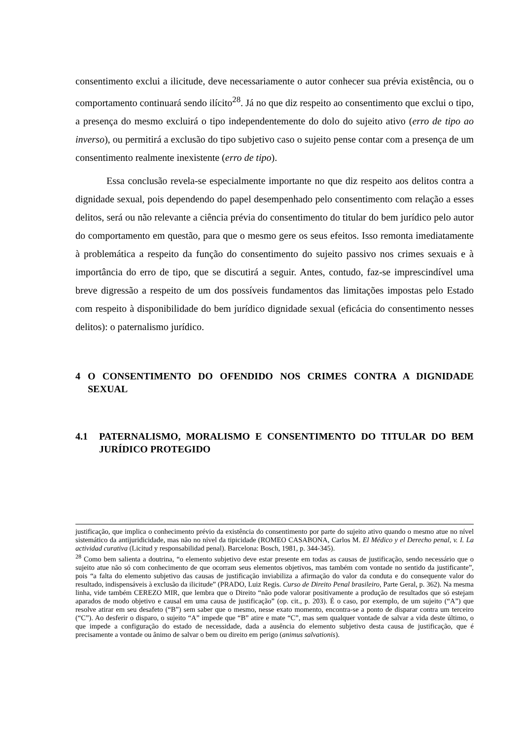consentimento exclui a ilicitude, deve necessariamente o autor conhecer sua prévia existência, ou o comportamento continuará sendo ilícito<sup>28</sup>. Já no que diz respeito ao consentimento que exclui o tipo, a presença do mesmo excluirá o tipo independentemente do dolo do sujeito ativo (erro de tipo ao inverso), ou permitirá a exclusão do tipo subjetivo caso o sujeito pense contar com a presença de um consentimento realmente inexistente (erro de tipo).
Essa conclusão revela-se especialmente importante no que diz respeito aos delitos contra a dignidade sexual, pois dependendo do papel desempenhado pelo consentimento com relação a esses delitos, será ou não relevante a ciência prévia do consentimento do titular do bem jurídico pelo autor do comportamento em questão, para que o mesmo gere os seus efeitos. Isso remonta imediatamente à problemática a respeito da função do consentimento do sujeito passivo nos crimes sexuais e à importância do erro de tipo, que se discutirá a seguir. Antes, contudo, faz-se imprescindível uma breve digressão a respeito de um dos possíveis fundamentos das limitações impostas pelo Estado com respeito à disponibilidade do bem jurídico dignidade sexual (eficácia do consentimento nesses delitos): o paternalismo jurídico.
4 O CONSENTIMENTO DO OFENDIDO NOS CRIMES CONTRA A DIGNIDADE SEXUAL
4.1 PATERNALISMO, MORALISMO E CONSENTIMENTO DO TITULAR DO BEM JURÍDICO PROTEGIDO
justificação, que implica o conhecimento prévio da existência do consentimento por parte do sujeito ativo quando o mesmo atue no nível sistemático da antijuridicidade, mas não no nível da tipicidade (ROMEO CASABONA, Carlos M. El Médico y el Derecho penal, v. I. La actividad curativa (Licitud y responsabilidad penal). Barcelona: Bosch, 1981, p. 344-345).
<sup>28</sup> Como bem salienta a doutrina, “o elemento subjetivo deve estar presente em todas as causas de justificação, sendo necessário que o sujeito atue não só com conhecimento de que ocorram seus elementos objetivos, mas também com vontade no sentido da justificante”, pois “a falta do elemento subjetivo das causas de justificação inviabiliza a afirmação do valor da conduta e do consequente valor do resultado, indispensáveis à exclusão da ilicitude” (PRADO, Luiz Regis. Curso de Direito Penal brasileiro, Parte Geral, p. 362). Na mesma linha, vide também CEREZO MIR, que lembra que o Direito “não pode valorar positivamente a produção de resultados que só estejam aparados de modo objetivo e causal em uma causa de justificação” (op. cit., p. 203). É o caso, por exemplo, de um sujeito (“A”) que resolve atirar em seu desafeto (“B”) sem saber que o mesmo, nesse exato momento, encontra-se a ponto de disparar contra um terceiro (“C”). Ao desferir o disparo, o sujeito “A” impede que “B” atire e mate “C”, mas sem qualquer vontade de salvar a vida deste último, o que impede a configuração do estado de necessidade, dada a ausência do elemento subjetivo desta causa de justificação, que é precisamente a vontade ou ânimo de salvar o bem ou direito em perigo (animus salvationis).